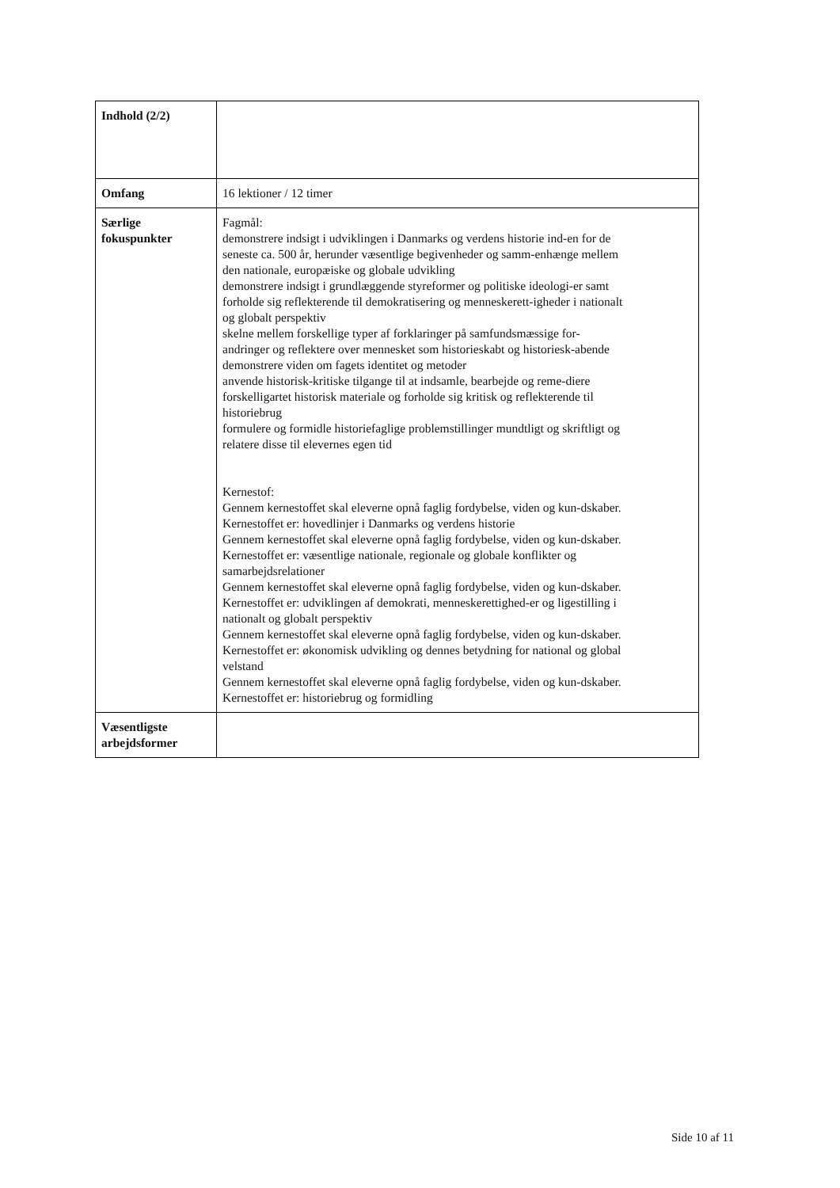| Indhold (2/2) | |
| Omfang | 16 lektioner / 12 timer |
| Særlige fokuspunkter | Fagmål: demonstrere indsigt i udviklingen i Danmarks og verdens historie ind-en for de seneste ca. 500 år, herunder væsentlige begivenheder og samm-enhænge mellem den nationale, europæiske og globale udvikling demonstrere indsigt i grundlæggende styreformer og politiske ideologi-er samt forholde sig reflekterende til demokratisering og menneskerett-igheder i nationalt og globalt perspektiv skelne mellem forskellige typer af forklaringer på samfundsmæssige for-andringer og reflektere over mennesket som historieskabt og historiesk-abende demonstrere viden om fagets identitet og metoder anvende historisk-kritiske tilgange til at indsamle, bearbejde og reme-diere forskelligartet historisk materiale og forholde sig kritisk og reflekterende til historiebrug formulere og formidle historiefaglige problemstillinger mundtligt og skriftligt og relatere disse til elevernes egen tid Kernestof: Gennem kernestoffet skal eleverne opnå faglig fordybelse, viden og kun-dskaber. Kernestoffet er: hovedlinjer i Danmarks og verdens historie Gennem kernestoffet skal eleverne opnå faglig fordybelse, viden og kun-dskaber. Kernestoffet er: væsentlige nationale, regionale og globale konflikter og samarbejdsrelationer Gennem kernestoffet skal eleverne opnå faglig fordybelse, viden og kun-dskaber. Kernestoffet er: udviklingen af demokrati, menneskerettighed-er og ligestilling i nationalt og globalt perspektiv Gennem kernestoffet skal eleverne opnå faglig fordybelse, viden og kun-dskaber. Kernestoffet er: økonomisk udvikling og dennes betydning for national og global velstand Gennem kernestoffet skal eleverne opnå faglig fordybelse, viden og kun-dskaber. Kernestoffet er: historiebrug og formidling |
| Væsentligste arbejdsformer | |
Side 10 af 11